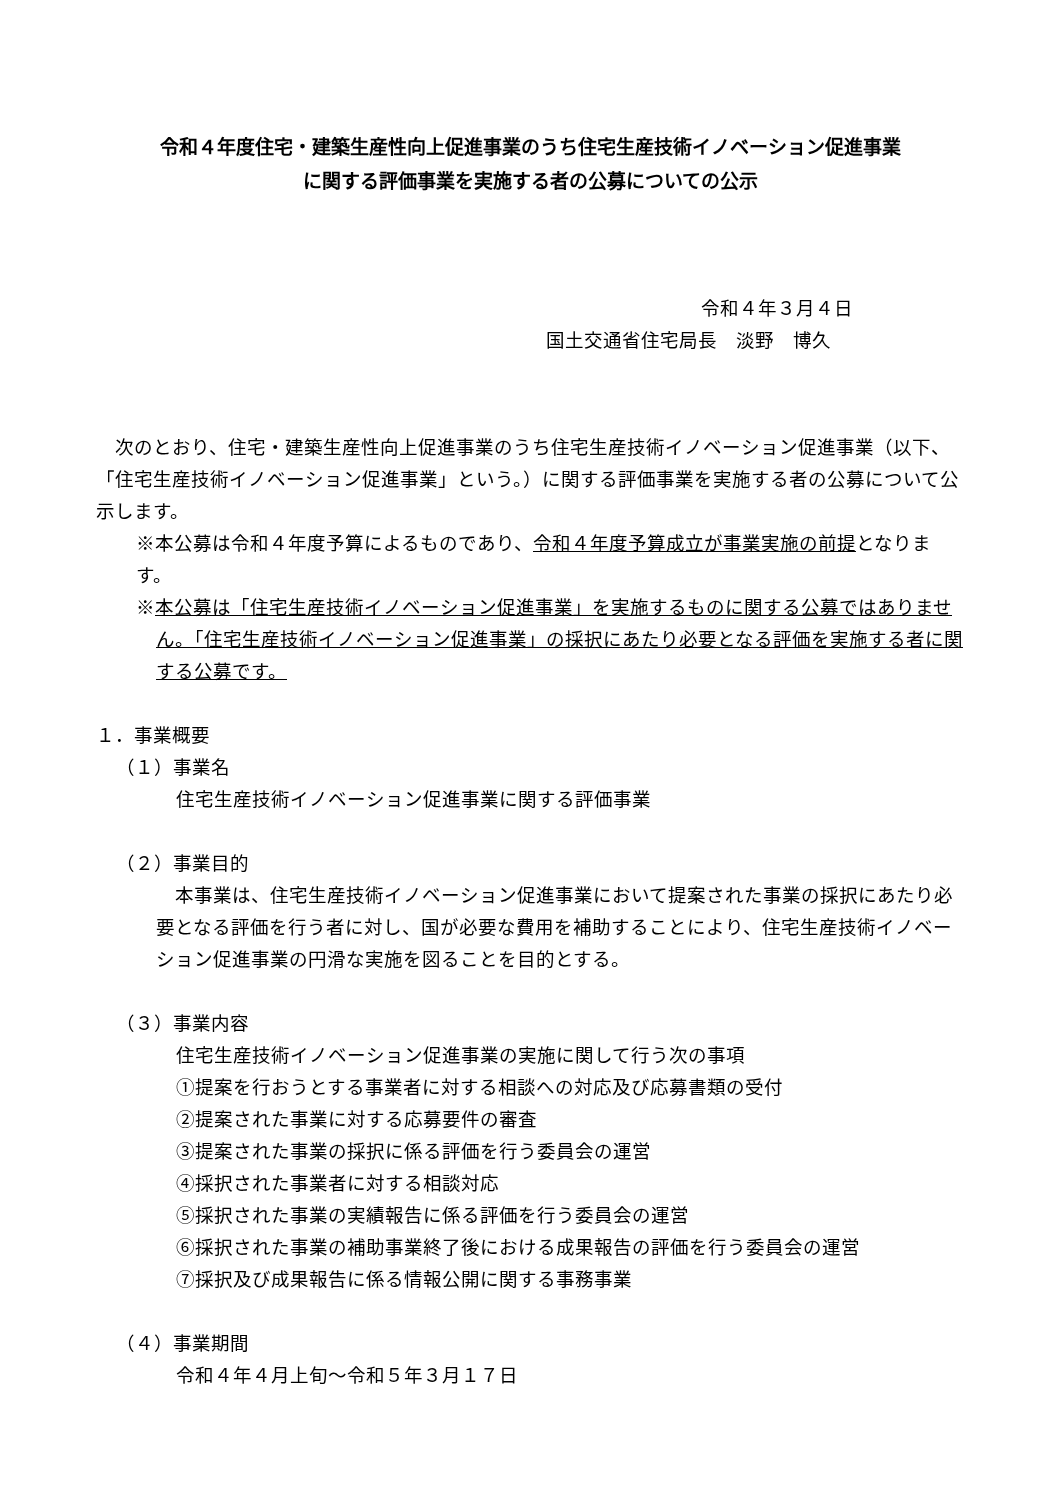令和４年度住宅・建築生産性向上促進事業のうち住宅生産技術イノベーション促進事業
に関する評価事業を実施する者の公募についての公示
令和４年３月４日
国土交通省住宅局長　淡野　博久
　次のとおり、住宅・建築生産性向上促進事業のうち住宅生産技術イノベーション促進事業（以下、「住宅生産技術イノベーション促進事業」という。）に関する評価事業を実施する者の公募について公示します。
※本公募は令和４年度予算によるものであり、令和４年度予算成立が事業実施の前提となります。
※本公募は「住宅生産技術イノベーション促進事業」を実施するものに関する公募ではありません。「住宅生産技術イノベーション促進事業」の採択にあたり必要となる評価を実施する者に関する公募です。
１．事業概要
（１）事業名
住宅生産技術イノベーション促進事業に関する評価事業
（２）事業目的
　本事業は、住宅生産技術イノベーション促進事業において提案された事業の採択にあたり必要となる評価を行う者に対し、国が必要な費用を補助することにより、住宅生産技術イノベーション促進事業の円滑な実施を図ることを目的とする。
（３）事業内容
住宅生産技術イノベーション促進事業の実施に関して行う次の事項
①提案を行おうとする事業者に対する相談への対応及び応募書類の受付
②提案された事業に対する応募要件の審査
③提案された事業の採択に係る評価を行う委員会の運営
④採択された事業者に対する相談対応
⑤採択された事業の実績報告に係る評価を行う委員会の運営
⑥採択された事業の補助事業終了後における成果報告の評価を行う委員会の運営
⑦採択及び成果報告に係る情報公開に関する事務事業
（４）事業期間
令和４年４月上旬～令和５年３月１７日